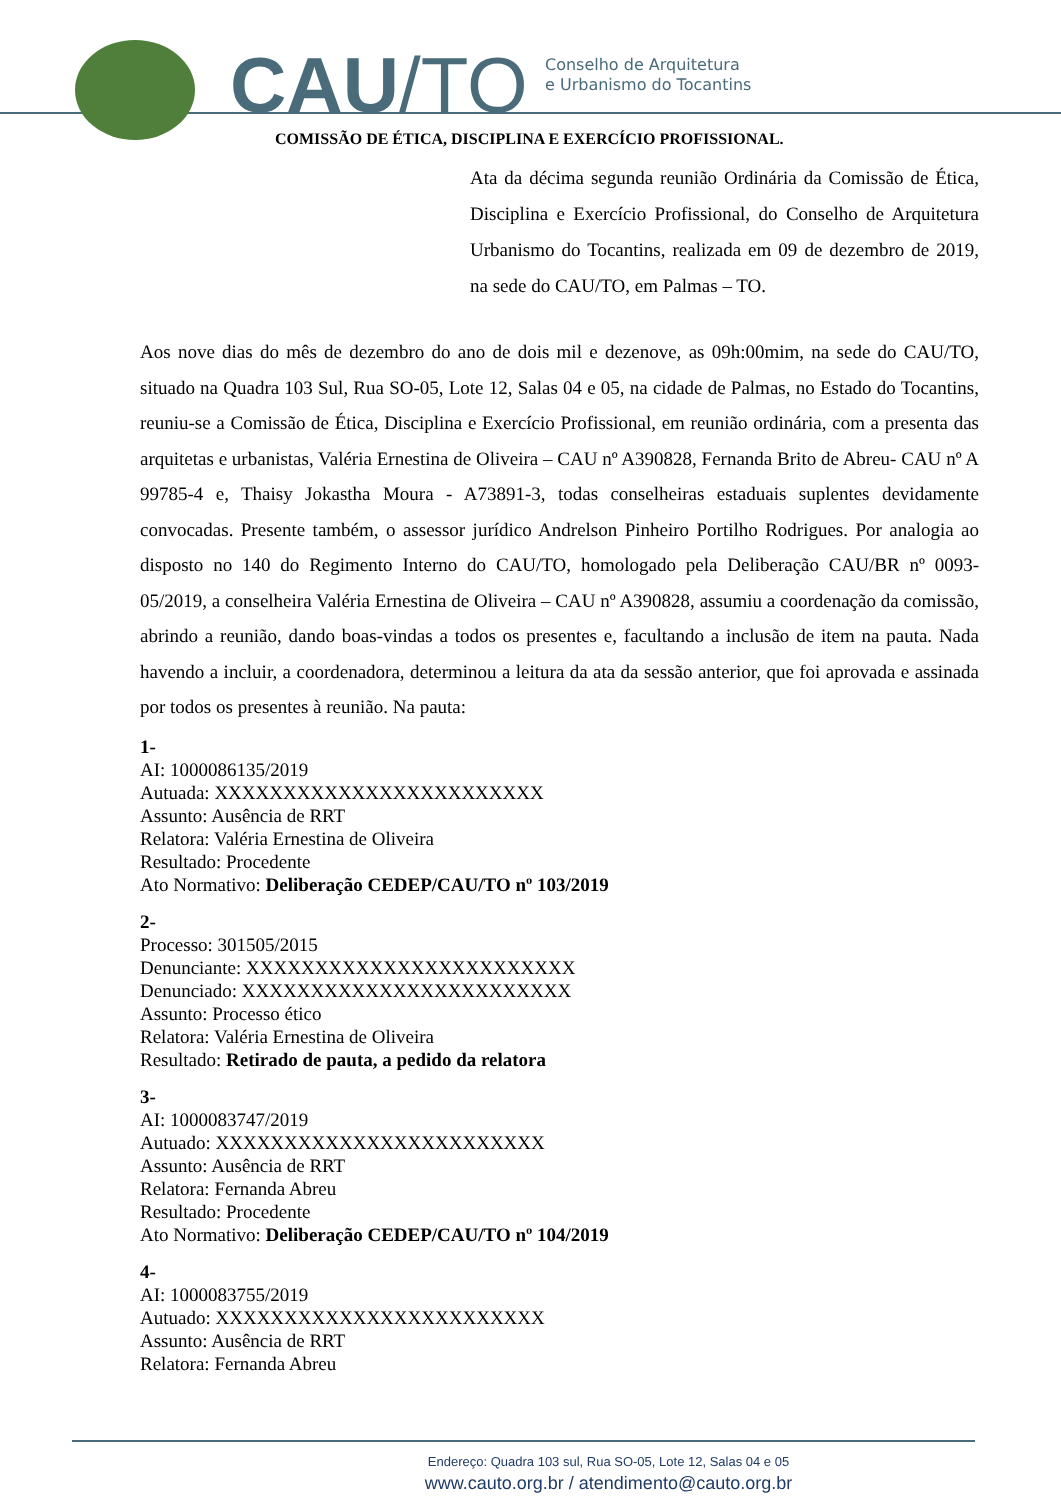CAU/TO
Conselho de Arquitetura
e Urbanismo do Tocantins
COMISSÃO DE ÉTICA, DISCIPLINA E EXERCÍCIO PROFISSIONAL.
Ata da décima segunda reunião Ordinária da Comissão de Ética, Disciplina e Exercício Profissional, do Conselho de Arquitetura Urbanismo do Tocantins, realizada em 09 de dezembro de 2019, na sede do CAU/TO, em Palmas – TO.
Aos nove dias do mês de dezembro do ano de dois mil e dezenove, as 09h:00mim, na sede do CAU/TO, situado na Quadra 103 Sul, Rua SO-05, Lote 12, Salas 04 e 05, na cidade de Palmas, no Estado do Tocantins, reuniu-se a Comissão de Ética, Disciplina e Exercício Profissional, em reunião ordinária, com a presenta das arquitetas e urbanistas, Valéria Ernestina de Oliveira – CAU nº A390828, Fernanda Brito de Abreu- CAU nº A 99785-4 e, Thaisy Jokastha Moura - A73891-3, todas conselheiras estaduais suplentes devidamente convocadas. Presente também, o assessor jurídico Andrelson Pinheiro Portilho Rodrigues. Por analogia ao disposto no 140 do Regimento Interno do CAU/TO, homologado pela Deliberação CAU/BR nº 0093-05/2019, a conselheira Valéria Ernestina de Oliveira – CAU nº A390828, assumiu a coordenação da comissão, abrindo a reunião, dando boas-vindas a todos os presentes e, facultando a inclusão de item na pauta. Nada havendo a incluir, a coordenadora, determinou a leitura da ata da sessão anterior, que foi aprovada e assinada por todos os presentes à reunião. Na pauta:
1-
AI: 1000086135/2019
Autuada: XXXXXXXXXXXXXXXXXXXXXXXX
Assunto: Ausência de RRT
Relatora: Valéria Ernestina de Oliveira
Resultado: Procedente
Ato Normativo: Deliberação CEDEP/CAU/TO nº 103/2019
2-
Processo: 301505/2015
Denunciante: XXXXXXXXXXXXXXXXXXXXXXXX
Denunciado: XXXXXXXXXXXXXXXXXXXXXXXX
Assunto: Processo ético
Relatora: Valéria Ernestina de Oliveira
Resultado: Retirado de pauta, a pedido da relatora
3-
AI: 1000083747/2019
Autuado: XXXXXXXXXXXXXXXXXXXXXXXX
Assunto: Ausência de RRT
Relatora: Fernanda Abreu
Resultado: Procedente
Ato Normativo: Deliberação CEDEP/CAU/TO nº 104/2019
4-
AI: 1000083755/2019
Autuado: XXXXXXXXXXXXXXXXXXXXXXXX
Assunto: Ausência de RRT
Relatora: Fernanda Abreu
Endereço: Quadra 103 sul, Rua SO-05, Lote 12, Salas 04 e 05
www.cauto.org.br / atendimento@cauto.org.br